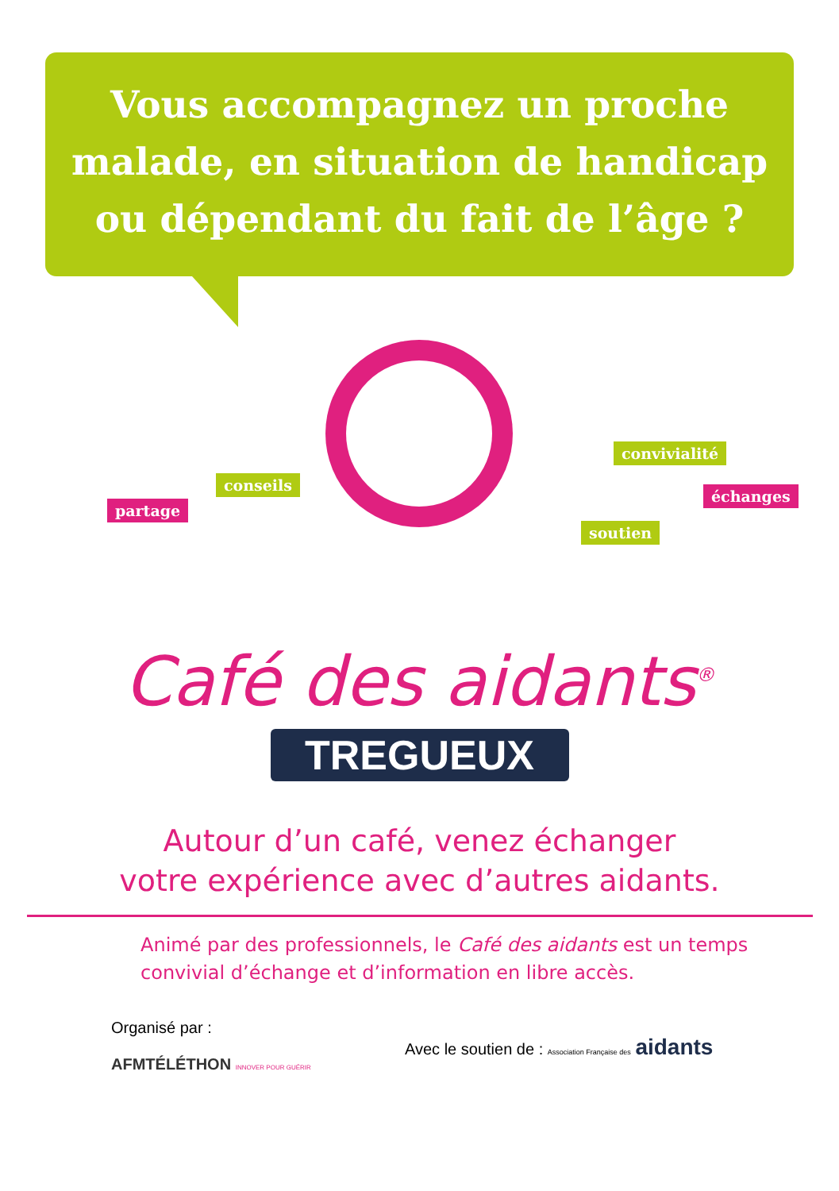Vous accompagnez un proche
malade, en situation de handicap
ou dépendant du fait de l’âge ?
partage
conseils
convivialité
échanges
soutien
Café des aidants<sup>®</sup>
TREGUEUX
Autour d’un café, venez échanger
votre expérience avec d’autres aidants.
Animé par des professionnels, le Café des aidants est un temps
convivial d’échange et d’information en libre accès.
Organisé par :
AFMTÉLÉTHON INNOVER POUR GUÉRIR
Avec le soutien de : Association Française des aidants